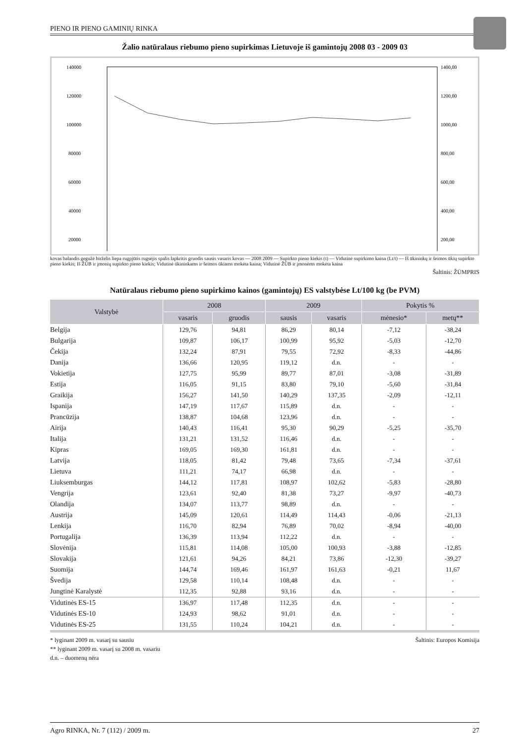PIENO IR PIENO GAMINIŲ RINKA
Žalio natūralaus riebumo pieno supirkimas Lietuvoje iš gamintojų 2008 03 - 2009 03
140000
120000
100000
80000
60000
40000
20000
1400,00
1200,00
1000,00
800,00
600,00
400,00
200,00
kovas balandis gegužė birželis liepa rugpjūtis rugsėjis spalis lapkritis gruodis sausis vasaris kovas — 2008 2009 — Supirkto pieno kiekis (t) — Vidutinė supirkimo kaina (Lt/t) — Iš ūkininkų ir šeimos ūkių supirkto pieno kiekis; Iš ŽŪB ir įmonių supirkto pieno kiekis; Vidutinė ūkininkams ir šeimos ūkiams mokėta kaina; Vidutinė ŽŪB ir įmonėms mokėta kaina
Šaltinis: ŽŪMPRIS
Natūralaus riebumo pieno supirkimo kainos (gamintojų) ES valstybėse Lt/100 kg (be PVM)
| Valstybė | 2008 | | 2009 | | Pokytis % | |
| --- | --- | --- | --- | --- | --- | --- |
| | vasaris | gruodis | sausis | vasaris | mėnesio* | metų** |
| Belgija | 129,76 | 94,81 | 86,29 | 80,14 | -7,12 | -38,24 |
| Bulgarija | 109,87 | 106,17 | 100,99 | 95,92 | -5,03 | -12,70 |
| Čekija | 132,24 | 87,91 | 79,55 | 72,92 | -8,33 | -44,86 |
| Danija | 136,66 | 120,95 | 119,12 | d.n. | - | - |
| Vokietija | 127,75 | 95,99 | 89,77 | 87,01 | -3,08 | -31,89 |
| Estija | 116,05 | 91,15 | 83,80 | 79,10 | -5,60 | -31,84 |
| Graikija | 156,27 | 141,50 | 140,29 | 137,35 | -2,09 | -12,11 |
| Ispanija | 147,19 | 117,67 | 115,89 | d.n. | - | - |
| Prancūzija | 138,87 | 104,68 | 123,96 | d.n. | - | - |
| Airija | 140,43 | 116,41 | 95,30 | 90,29 | -5,25 | -35,70 |
| Italija | 131,21 | 131,52 | 116,46 | d.n. | - | - |
| Kipras | 169,05 | 169,30 | 161,81 | d.n. | - | - |
| Latvija | 118,05 | 81,42 | 79,48 | 73,65 | -7,34 | -37,61 |
| Lietuva | 111,21 | 74,17 | 66,98 | d.n. | - | - |
| Liuksemburgas | 144,12 | 117,81 | 108,97 | 102,62 | -5,83 | -28,80 |
| Vengrija | 123,61 | 92,40 | 81,38 | 73,27 | -9,97 | -40,73 |
| Olandija | 134,07 | 113,77 | 98,89 | d.n. | - | - |
| Austrija | 145,09 | 120,61 | 114,49 | 114,43 | -0,06 | -21,13 |
| Lenkija | 116,70 | 82,94 | 76,89 | 70,02 | -8,94 | -40,00 |
| Portugalija | 136,39 | 113,94 | 112,22 | d.n. | - | - |
| Slovėnija | 115,81 | 114,08 | 105,00 | 100,93 | -3,88 | -12,85 |
| Slovakija | 121,61 | 94,26 | 84,21 | 73,86 | -12,30 | -39,27 |
| Suomija | 144,74 | 169,46 | 161,97 | 161,63 | -0,21 | 11,67 |
| Švedija | 129,58 | 110,14 | 108,48 | d.n. | - | - |
| Jungtinė Karalystė | 112,35 | 92,88 | 93,16 | d.n. | - | - |
| Vidutinės ES-15 | 136,97 | 117,48 | 112,35 | d.n. | - | - |
| Vidutinės ES-10 | 124,93 | 98,62 | 91,01 | d.n. | - | - |
| Vidutinės ES-25 | 131,55 | 110,24 | 104,21 | d.n. | - | - |
* lyginant 2009 m. vasarį su sausiu
** lyginant 2009 m. vasarį su 2008 m. vasariu
d.n. – duomenų nėra
Šaltinis: Europos Komisija
Agro RINKA, Nr. 7 (112) / 2009 m. 27